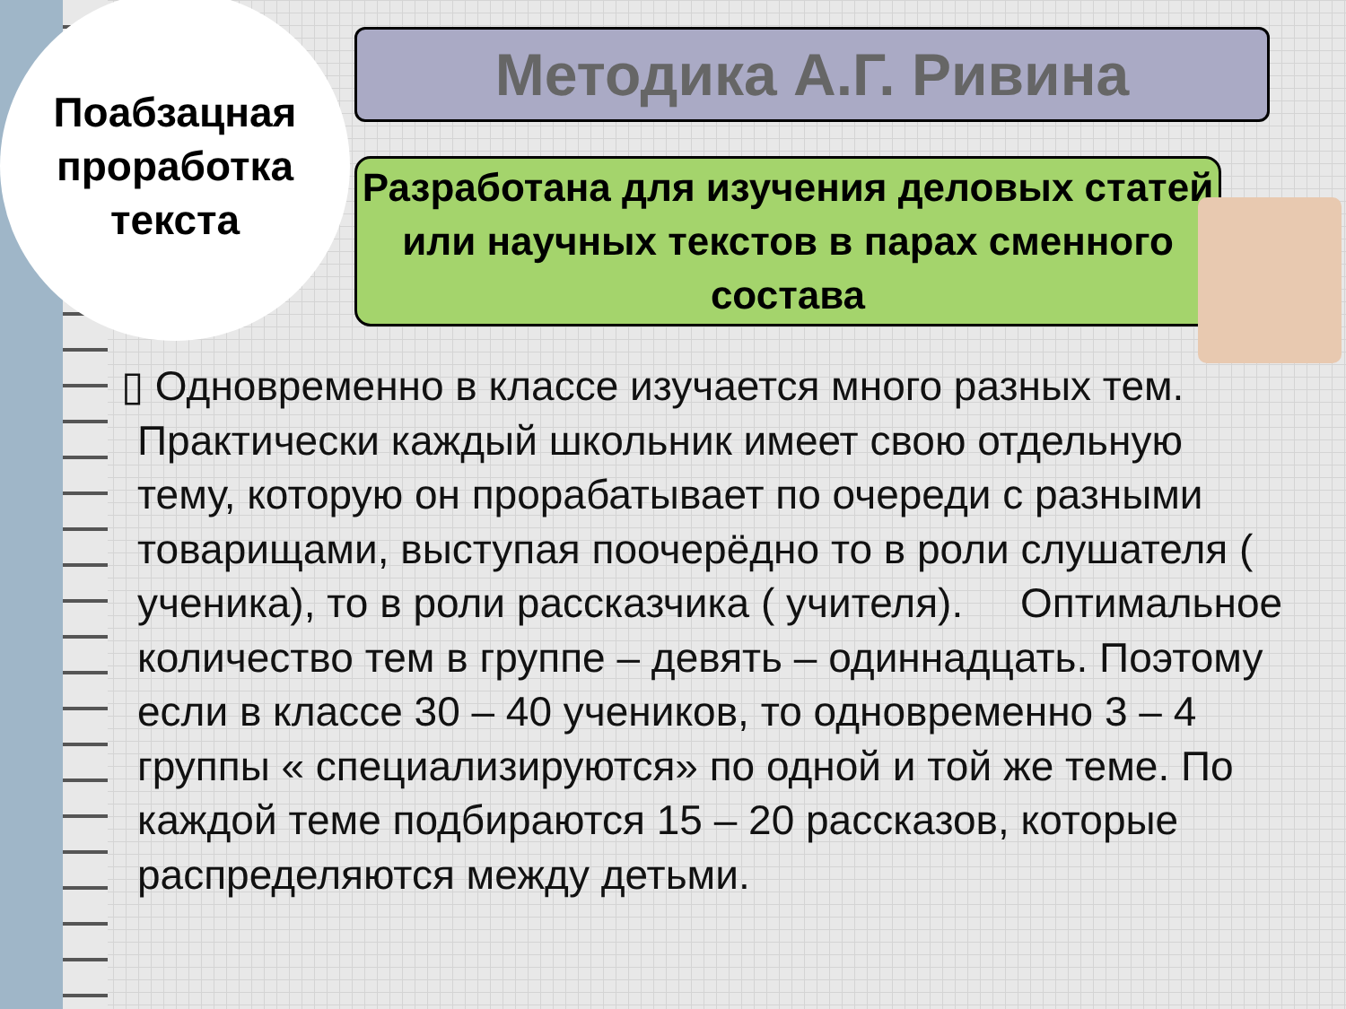Поабзацная
проработка
текста
Методика А.Г. Ривина
Разработана для изучения деловых статей или научных текстов в парах сменного состава
▯ Одновременно в классе изучается много разных тем. Практически каждый школьник имеет свою отдельную тему, которую он прорабатывает по очереди с разными товарищами, выступая поочерёдно то в роли слушателя ( ученика), то в роли рассказчика ( учителя). Оптимальное количество тем в группе – девять – одиннадцать. Поэтому если в классе 30 – 40 учеников, то одновременно 3 – 4 группы « специализируются» по одной и той же теме. По каждой теме подбираются 15 – 20 рассказов, которые распределяются между детьми.